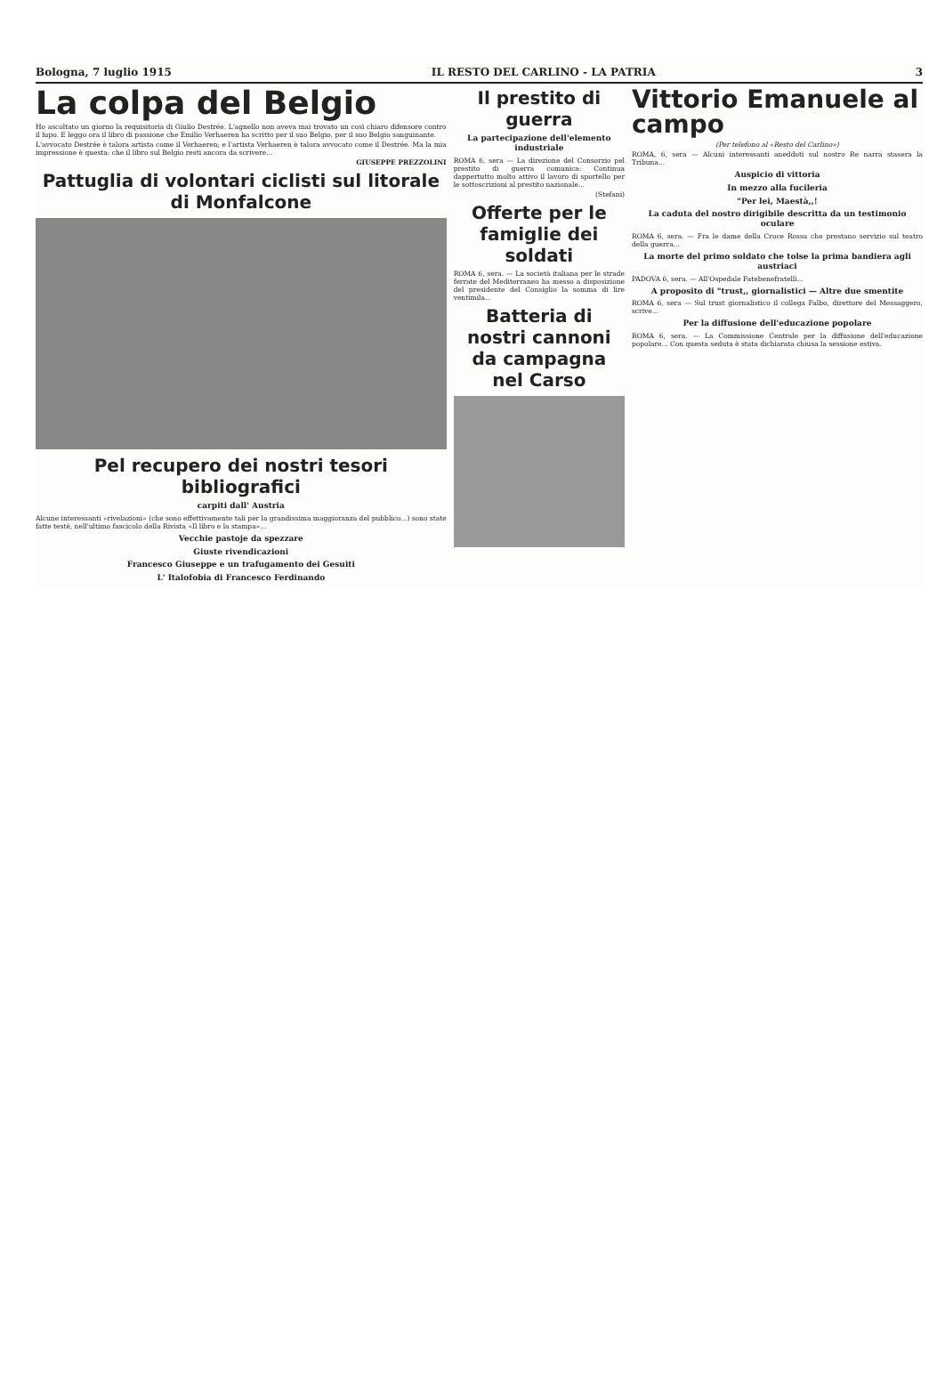Bologna, 7 luglio 1915 IL RESTO DEL CARLINO - LA PATRIA 3
La colpa del Belgio
Ho ascoltato un giorno la requisitoria di Giulio Destrée. L'agnello non aveva mai trovato un così chiaro difensore contro il lupo. E leggo ora il libro di passione che Emilio Verhaeren ha scritto per il suo Belgio, per il suo Belgio sanguinante.
L'avvocato Destrée è talora artista come il Verhaeren; e l'artista Verhaeren è talora avvocato come il Destrée. Ma la mia impressione è questa: che il libro sul Belgio resti ancora da scrivere...
GIUSEPPE PREZZOLINI
Pattuglia di volontari ciclisti sul litorale di Monfalcone
Pel recupero dei nostri tesori bibliografici
carpiti dall' Austria
Alcune interessanti «rivelazioni» (che sono effettivamente tali per la grandissima maggioranza del pubblico...) sono state fatte testè, nell'ultimo fascicolo della Rivista «Il libro e la stampa»...
Vecchie pastoje da spezzare
Giuste rivendicazioni
Francesco Giuseppe e un trafugamento dei Gesuiti
L' Italofobia di Francesco Ferdinando
Il prestito di guerra
La partecipazione dell'elemento industriale
ROMA 6, sera — La direzione del Consorzio pel prestito di guerra comunica: Continua dappertutto molto attivo il lavoro di sportello per le sottoscrizioni al prestito nazionale...
(Stefani)
Offerte per le famiglie dei soldati
ROMA 6, sera. — La società italiana per le strade ferrate del Mediterraneo ha messo a disposizione del presidente del Consiglio la somma di lire ventimila...
Batteria di nostri cannoni da campagna nel Carso
Vittorio Emanuele al campo
(Per telefono al «Resto del Carlino»)
ROMA, 6, sera — Alcuni interessanti aneddoti sul nostro Re narra stasera la Tribuna...
Auspicio di vittoria
In mezzo alla fucileria
"Per lei, Maestà,,!
La caduta del nostro dirigibile descritta da un testimonio oculare
ROMA 6, sera. — Fra le dame della Croce Rossa che prestano servizio sul teatro della guerra...
La morte del primo soldato che tolse la prima bandiera agli austriaci
PADOVA 6, sera. — All'Ospedale Fatebenefratelli...
A proposito di "trust,, giornalistici — Altre due smentite
ROMA 6, sera — Sul trust giornalistico il collega Falbo, direttore del Messaggero, scrive...
Per la diffusione dell'educazione popolare
ROMA 6, sera. — La Commissione Centrale per la diffusione dell'educazione popolare... Con questa seduta è stata dichiarata chiusa la sessione estiva.